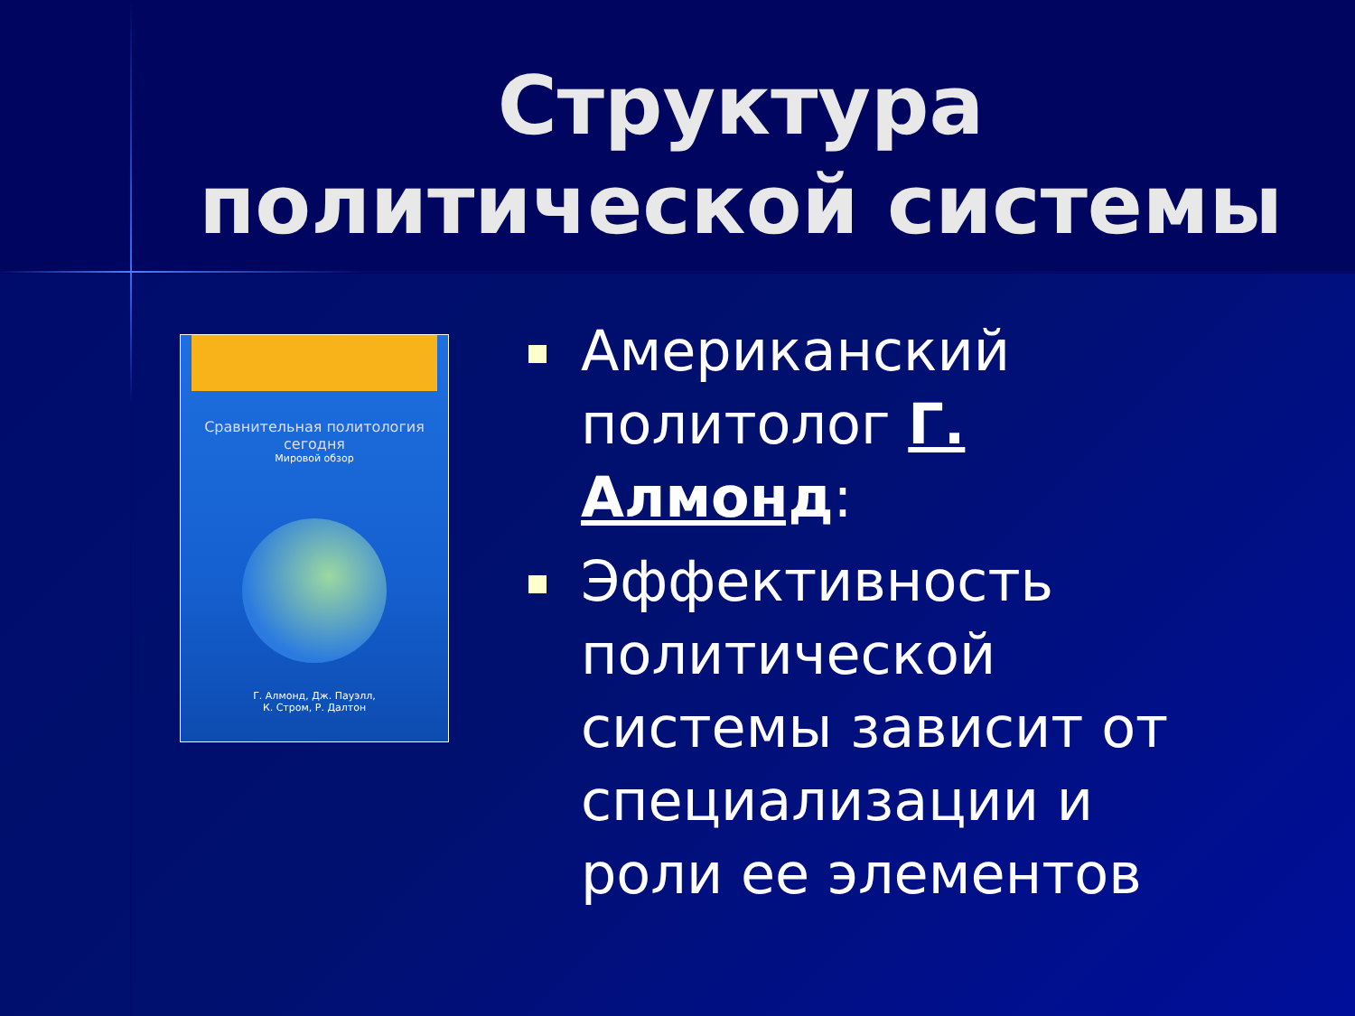Структура
политической системы
Сравнительная политология сегодня
Мировой обзор
Г. Алмонд, Дж. Пауэлл,
К. Стром, Р. Далтон
Американский политолог Г. Алмонд:
Эффективность политической системы зависит от специализации и роли ее элементов